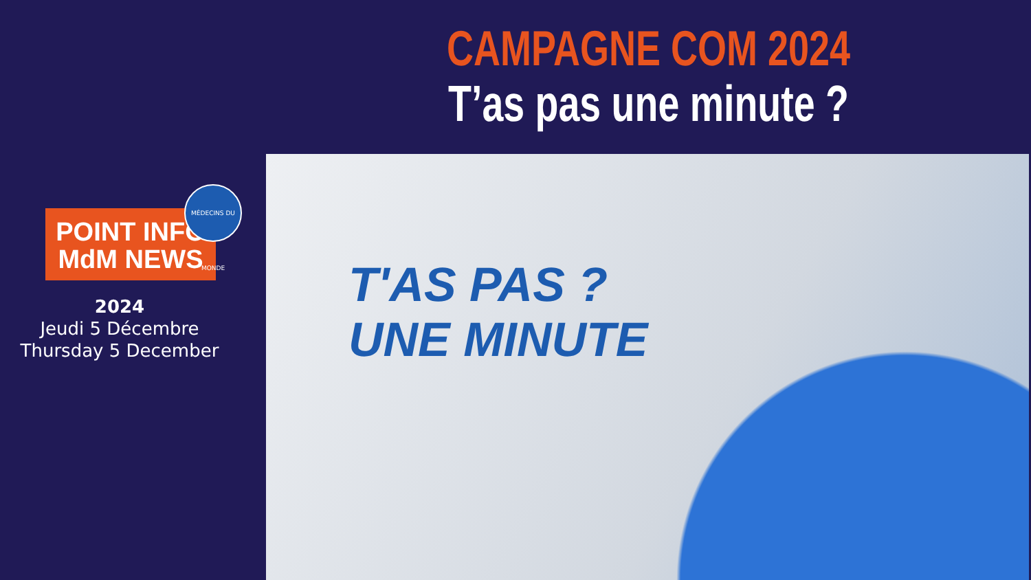CAMPAGNE COM 2024
T’as pas une minute ?
POINT INFO
MdM NEWS
MÉDECINS DU MONDE
2024
Jeudi 5 Décembre
Thursday 5 December
T'AS PAS ?
UNE MINUTE